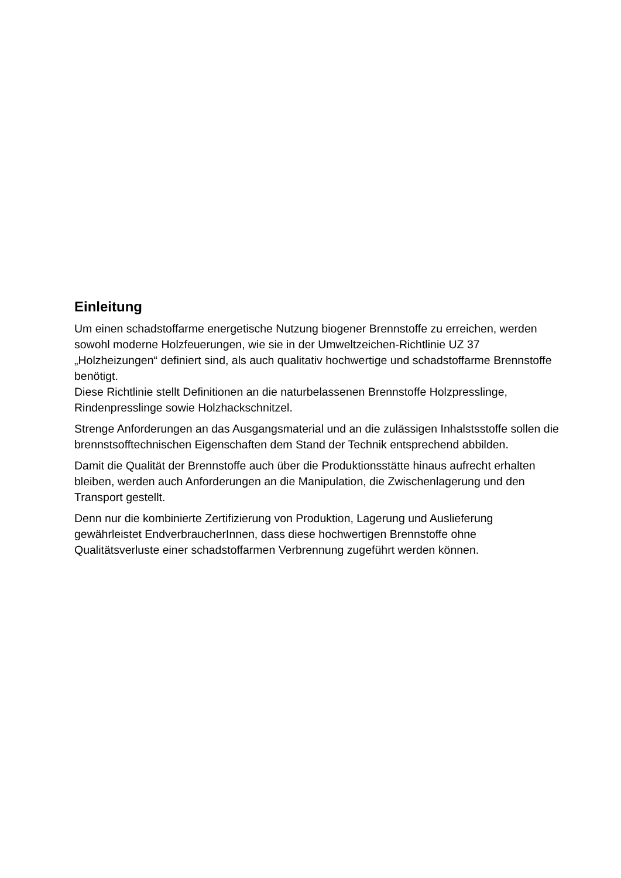Einleitung
Um einen schadstoffarme energetische Nutzung biogener Brennstoffe zu erreichen, werden sowohl moderne Holzfeuerungen, wie sie in der Umweltzeichen-Richtlinie UZ 37 „Holzheizungen“ definiert sind, als auch qualitativ hochwertige und schadstoffarme Brennstoffe benötigt.
Diese Richtlinie stellt Definitionen an die naturbelassenen Brennstoffe Holzpresslinge, Rindenpresslinge sowie Holzhackschnitzel.
Strenge Anforderungen an das Ausgangsmaterial und an die zulässigen Inhalstsstoffe sollen die brennstsofftechnischen Eigenschaften dem Stand der Technik entsprechend abbilden.
Damit die Qualität der Brennstoffe auch über die Produktionsstätte hinaus aufrecht erhalten bleiben, werden auch Anforderungen an die Manipulation, die Zwischenlagerung und den Transport gestellt.
Denn nur die kombinierte Zertifizierung von Produktion, Lagerung und Auslieferung gewährleistet EndverbraucherInnen, dass diese hochwertigen Brennstoffe ohne Qualitätsverluste einer schadstoffarmen Verbrennung zugeführt werden können.